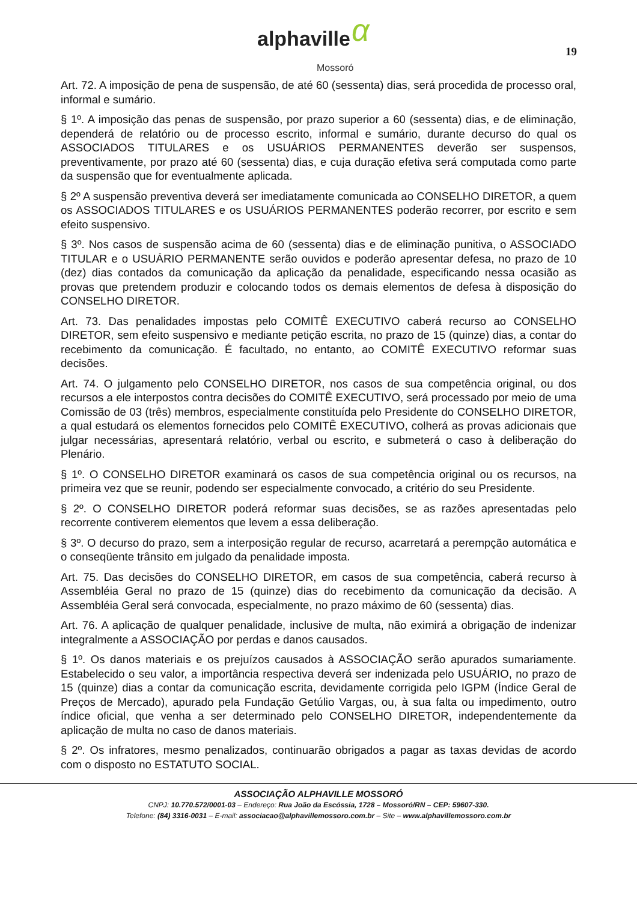α alphaville
Mossoró
19
Art. 72. A imposição de pena de suspensão, de até 60 (sessenta) dias, será procedida de processo oral, informal e sumário.
§ 1º. A imposição das penas de suspensão, por prazo superior a 60 (sessenta) dias, e de eliminação, dependerá de relatório ou de processo escrito, informal e sumário, durante decurso do qual os ASSOCIADOS TITULARES e os USUÁRIOS PERMANENTES deverão ser suspensos, preventivamente, por prazo até 60 (sessenta) dias, e cuja duração efetiva será computada como parte da suspensão que for eventualmente aplicada.
§ 2º A suspensão preventiva deverá ser imediatamente comunicada ao CONSELHO DIRETOR, a quem os ASSOCIADOS TITULARES e os USUÁRIOS PERMANENTES poderão recorrer, por escrito e sem efeito suspensivo.
§ 3º. Nos casos de suspensão acima de 60 (sessenta) dias e de eliminação punitiva, o ASSOCIADO TITULAR e o USUÁRIO PERMANENTE serão ouvidos e poderão apresentar defesa, no prazo de 10 (dez) dias contados da comunicação da aplicação da penalidade, especificando nessa ocasião as provas que pretendem produzir e colocando todos os demais elementos de defesa à disposição do CONSELHO DIRETOR.
Art. 73. Das penalidades impostas pelo COMITÊ EXECUTIVO caberá recurso ao CONSELHO DIRETOR, sem efeito suspensivo e mediante petição escrita, no prazo de 15 (quinze) dias, a contar do recebimento da comunicação. É facultado, no entanto, ao COMITÊ EXECUTIVO reformar suas decisões.
Art. 74. O julgamento pelo CONSELHO DIRETOR, nos casos de sua competência original, ou dos recursos a ele interpostos contra decisões do COMITÊ EXECUTIVO, será processado por meio de uma Comissão de 03 (três) membros, especialmente constituída pelo Presidente do CONSELHO DIRETOR, a qual estudará os elementos fornecidos pelo COMITÊ EXECUTIVO, colherá as provas adicionais que julgar necessárias, apresentará relatório, verbal ou escrito, e submeterá o caso à deliberação do Plenário.
§ 1º. O CONSELHO DIRETOR examinará os casos de sua competência original ou os recursos, na primeira vez que se reunir, podendo ser especialmente convocado, a critério do seu Presidente.
§ 2º. O CONSELHO DIRETOR poderá reformar suas decisões, se as razões apresentadas pelo recorrente contiverem elementos que levem a essa deliberação.
§ 3º. O decurso do prazo, sem a interposição regular de recurso, acarretará a perempção automática e o conseqüente trânsito em julgado da penalidade imposta.
Art. 75. Das decisões do CONSELHO DIRETOR, em casos de sua competência, caberá recurso à Assembléia Geral no prazo de 15 (quinze) dias do recebimento da comunicação da decisão. A Assembléia Geral será convocada, especialmente, no prazo máximo de 60 (sessenta) dias.
Art. 76. A aplicação de qualquer penalidade, inclusive de multa, não eximirá a obrigação de indenizar integralmente a ASSOCIAÇÃO por perdas e danos causados.
§ 1º. Os danos materiais e os prejuízos causados à ASSOCIAÇÃO serão apurados sumariamente. Estabelecido o seu valor, a importância respectiva deverá ser indenizada pelo USUÁRIO, no prazo de 15 (quinze) dias a contar da comunicação escrita, devidamente corrigida pelo IGPM (Índice Geral de Preços de Mercado), apurado pela Fundação Getúlio Vargas, ou, à sua falta ou impedimento, outro índice oficial, que venha a ser determinado pelo CONSELHO DIRETOR, independentemente da aplicação de multa no caso de danos materiais.
§ 2º. Os infratores, mesmo penalizados, continuarão obrigados a pagar as taxas devidas de acordo com o disposto no ESTATUTO SOCIAL.
ASSOCIAÇÃO ALPHAVILLE MOSSORÓ
CNPJ: 10.770.572/0001-03 – Endereço: Rua João da Escóssia, 1728 – Mossoró/RN – CEP: 59607-330.
Telefone: (84) 3316-0031 – E-mail: associacao@alphavillemossoro.com.br – Site – www.alphavillemossoro.com.br